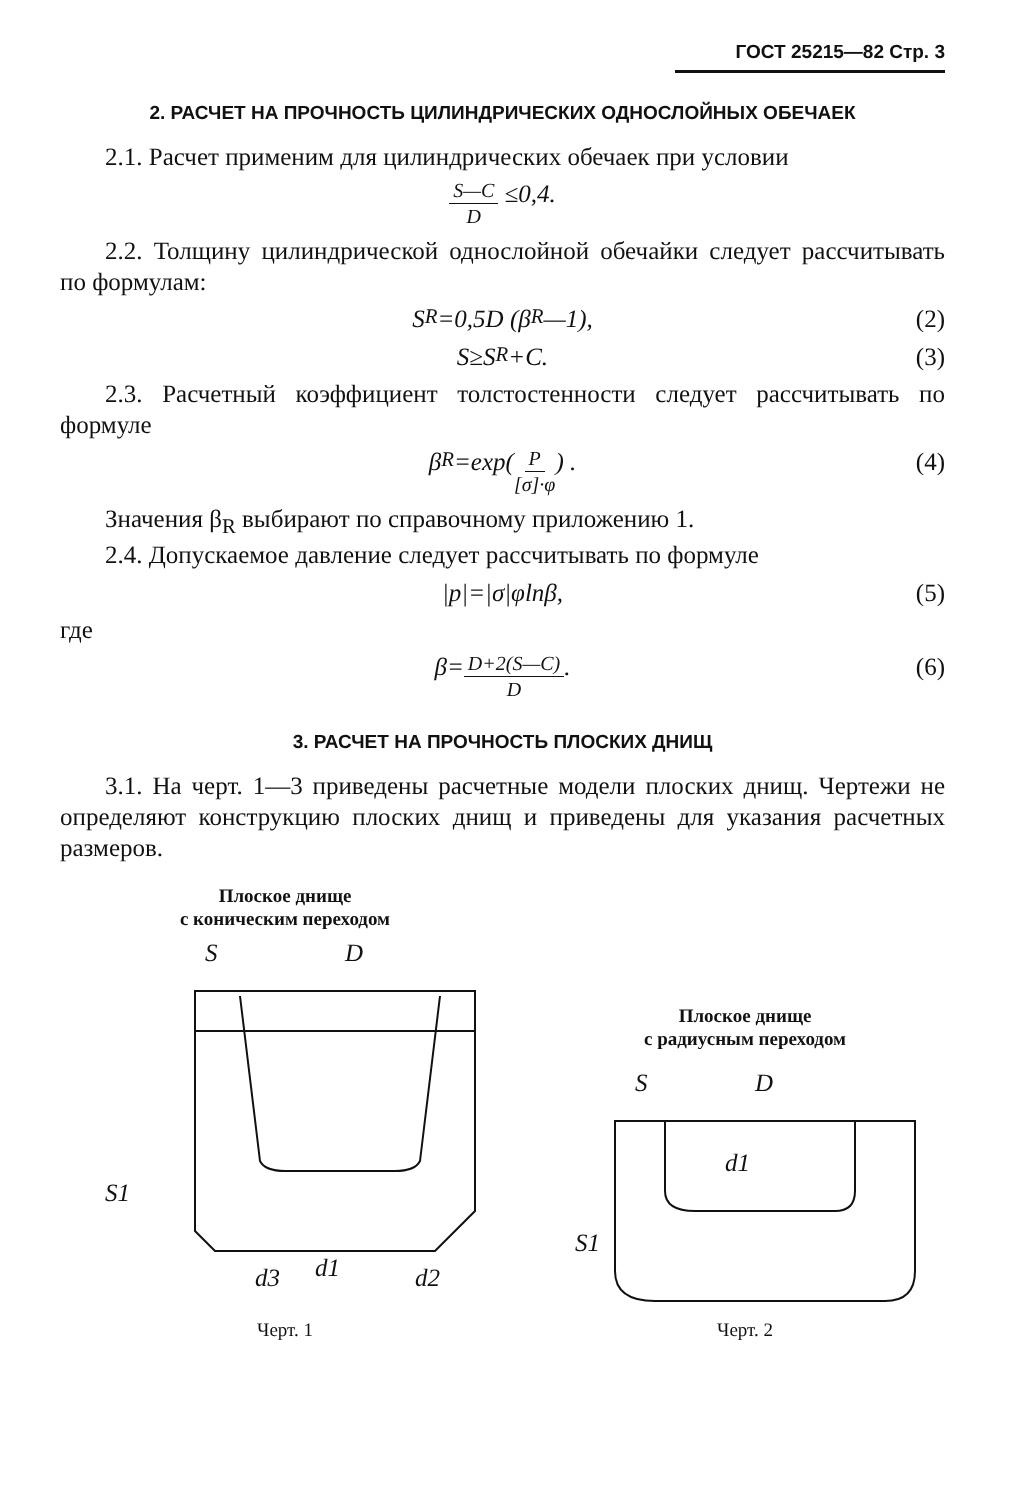ГОСТ 25215—82 Стр. 3
2. РАСЧЕТ НА ПРОЧНОСТЬ ЦИЛИНДРИЧЕСКИХ ОДНОСЛОЙНЫХ ОБЕЧАЕК
2.1. Расчет применим для цилиндрических обечаек при условии
S—C D ≤0,4.
2.2. Толщину цилиндрической однослойной обечайки следует рассчитывать по формулам:
S<sub>R</sub>=0,5D (β<sub>R</sub>—1), (2)
S≥S<sub>R</sub>+C. (3)
2.3. Расчетный коэффициент толстостенности следует рассчитывать по формуле
β<sub>R</sub>=exp(P [σ]·φ) . (4)
Значения β<sub>R</sub> выбирают по справочному приложению 1.
2.4. Допускаемое давление следует рассчитывать по формуле
|p|=|σ|φlnβ, (5)
где
β= D+2(S—C) D . (6)
3. РАСЧЕТ НА ПРОЧНОСТЬ ПЛОСКИХ ДНИЩ
3.1. На черт. 1—3 приведены расчетные модели плоских днищ. Чертежи не определяют конструкцию плоских днищ и приведены для указания расчетных размеров.
Плоское днище
с коническим переходом
S
D
S1
d1
d3
d2
Черт. 1
Плоское днище
с радиусным переходом
S
D
S1
d1
Черт. 2